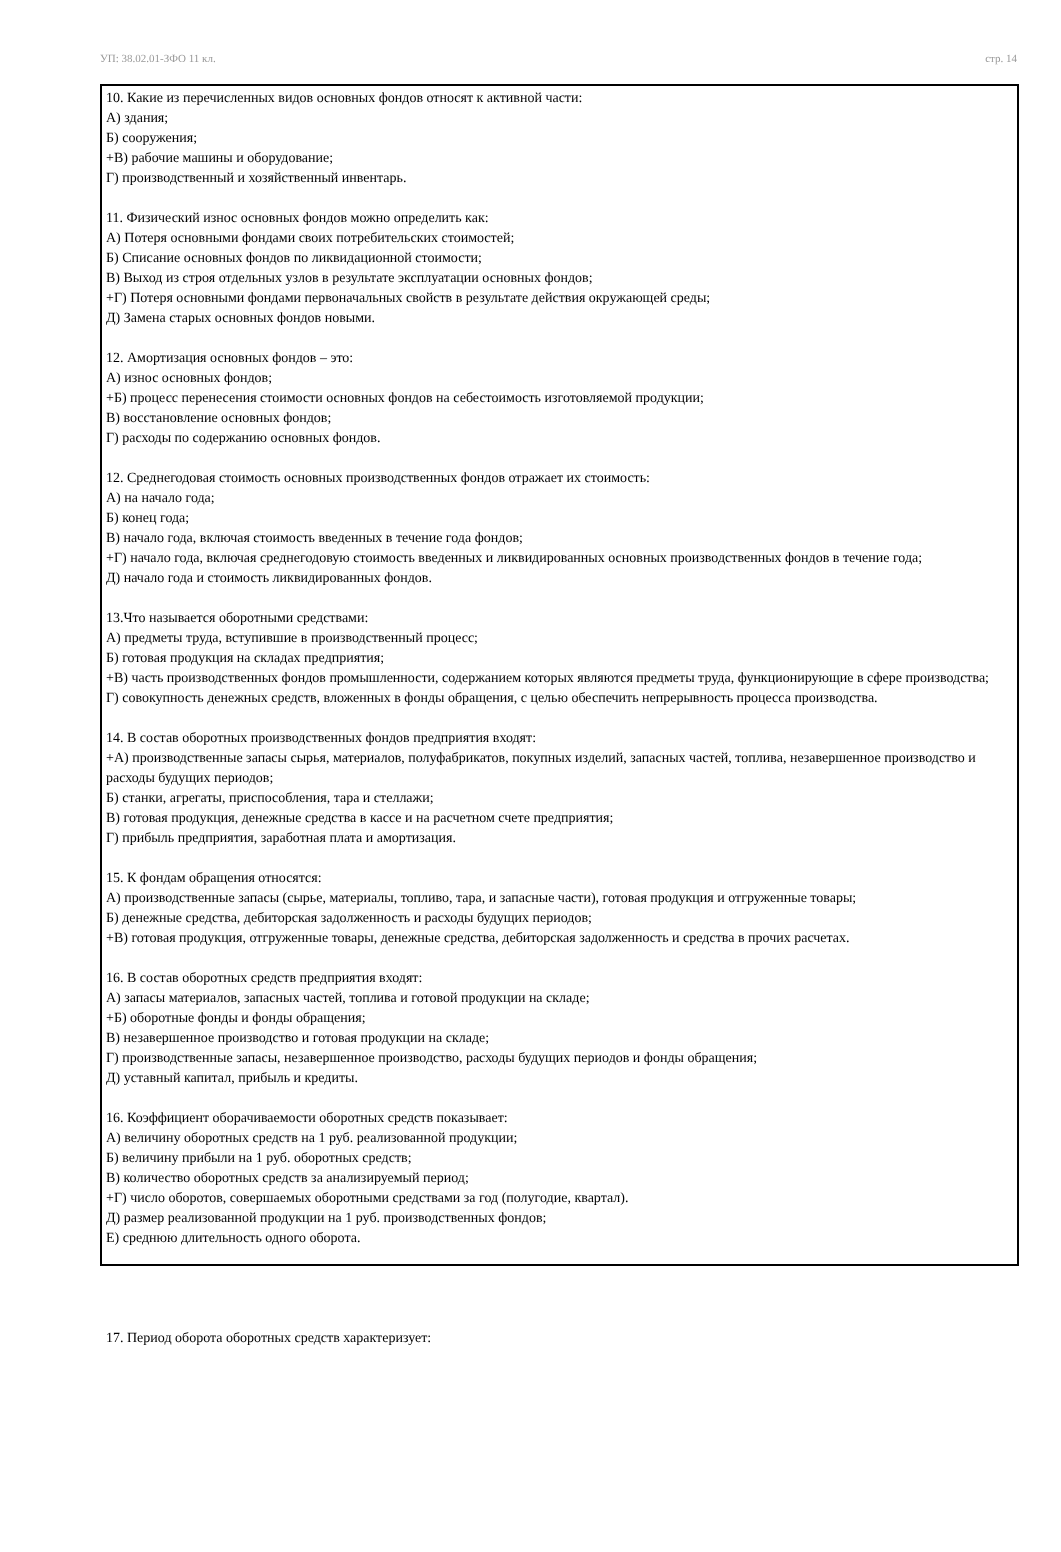УП: 38.02.01-ЗФО 11 кл. стр. 14
10. Какие из перечисленных видов основных фондов относят к активной части:
А) здания;
Б) сооружения;
+В) рабочие машины и оборудование;
Г) производственный и хозяйственный инвентарь.
11. Физический износ основных фондов можно определить как:
А) Потеря основными фондами своих потребительских стоимостей;
Б) Списание основных фондов по ликвидационной стоимости;
В) Выход из строя отдельных узлов в результате эксплуатации основных фондов;
+Г) Потеря основными фондами первоначальных свойств в результате действия окружающей среды;
Д) Замена старых основных фондов новыми.
12. Амортизация основных фондов – это:
А) износ основных фондов;
+Б) процесс перенесения стоимости основных фондов на себестоимость изготовляемой продукции;
В) восстановление основных фондов;
Г) расходы по содержанию основных фондов.
12. Среднегодовая стоимость основных производственных фондов отражает их стоимость:
А) на начало года;
Б) конец года;
В) начало года, включая стоимость введенных в течение года фондов;
+Г) начало года, включая среднегодовую стоимость введенных и ликвидированных основных производственных фондов в течение года;
Д) начало года и стоимость ликвидированных фондов.
13.Что называется оборотными средствами:
А) предметы труда, вступившие в производственный процесс;
Б) готовая продукция на складах предприятия;
+В) часть производственных фондов промышленности, содержанием которых являются предметы труда, функционирующие в сфере производства;
Г) совокупность денежных средств, вложенных в фонды обращения, с целью обеспечить непрерывность процесса производства.
14. В состав оборотных производственных фондов предприятия входят:
+А) производственные запасы сырья, материалов, полуфабрикатов, покупных изделий, запасных частей, топлива, незавершенное производство и расходы будущих периодов;
Б) станки, агрегаты, приспособления, тара и стеллажи;
В) готовая продукция, денежные средства в кассе и на расчетном счете предприятия;
Г) прибыль предприятия, заработная плата и амортизация.
15. К фондам обращения относятся:
А) производственные запасы (сырье, материалы, топливо, тара, и запасные части), готовая продукция и отгруженные товары;
Б) денежные средства, дебиторская задолженность и расходы будущих периодов;
+В) готовая продукция, отгруженные товары, денежные средства, дебиторская задолженность и средства в прочих расчетах.
16. В состав оборотных средств предприятия входят:
А) запасы материалов, запасных частей, топлива и готовой продукции на складе;
+Б) оборотные фонды и фонды обращения;
В) незавершенное производство и готовая продукции на складе;
Г) производственные запасы, незавершенное производство, расходы будущих периодов и фонды обращения;
Д) уставный капитал, прибыль и кредиты.
16. Коэффициент оборачиваемости оборотных средств показывает:
А) величину оборотных средств на 1 руб. реализованной продукции;
Б) величину прибыли на 1 руб. оборотных средств;
В) количество оборотных средств за анализируемый период;
+Г) число оборотов, совершаемых оборотными средствами за год (полугодие, квартал).
Д) размер реализованной продукции на 1 руб. производственных фондов;
Е) среднюю длительность одного оборота.
17. Период оборота оборотных средств характеризует: